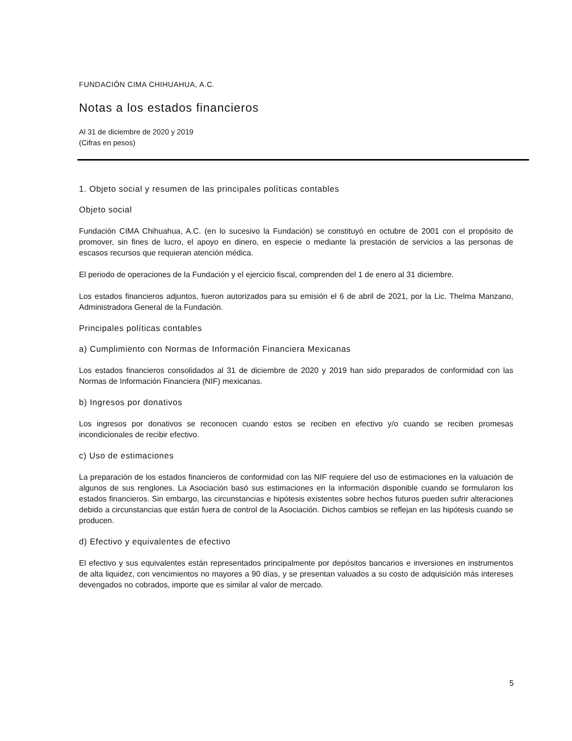FUNDACIÓN CIMA CHIHUAHUA, A.C.
Notas a los estados financieros
Al 31 de diciembre de 2020 y 2019
(Cifras en pesos)
1. Objeto social y resumen de las principales políticas contables
Objeto social
Fundación CIMA Chihuahua, A.C. (en lo sucesivo la Fundación) se constituyó en octubre de 2001 con el propósito de promover, sin fines de lucro, el apoyo en dinero, en especie o mediante la prestación de servicios a las personas de escasos recursos que requieran atención médica.
El periodo de operaciones de la Fundación y el ejercicio fiscal, comprenden del 1 de enero al 31 diciembre.
Los estados financieros adjuntos, fueron autorizados para su emisión el 6 de abril de 2021, por la Lic. Thelma Manzano, Administradora General de la Fundación.
Principales políticas contables
a) Cumplimiento con Normas de Información Financiera Mexicanas
Los estados financieros consolidados al 31 de diciembre de 2020 y 2019 han sido preparados de conformidad con las Normas de Información Financiera (NIF) mexicanas.
b) Ingresos por donativos
Los ingresos por donativos se reconocen cuando estos se reciben en efectivo y/o cuando se reciben promesas incondicionales de recibir efectivo.
c) Uso de estimaciones
La preparación de los estados financieros de conformidad con las NIF requiere del uso de estimaciones en la valuación de algunos de sus renglones. La Asociación basó sus estimaciones en la información disponible cuando se formularon los estados financieros. Sin embargo, las circunstancias e hipótesis existentes sobre hechos futuros pueden sufrir alteraciones debido a circunstancias que están fuera de control de la Asociación. Dichos cambios se reflejan en las hipótesis cuando se producen.
d) Efectivo y equivalentes de efectivo
El efectivo y sus equivalentes están representados principalmente por depósitos bancarios e inversiones en instrumentos de alta liquidez, con vencimientos no mayores a 90 días, y se presentan valuados a su costo de adquisición más intereses devengados no cobrados, importe que es similar al valor de mercado.
5